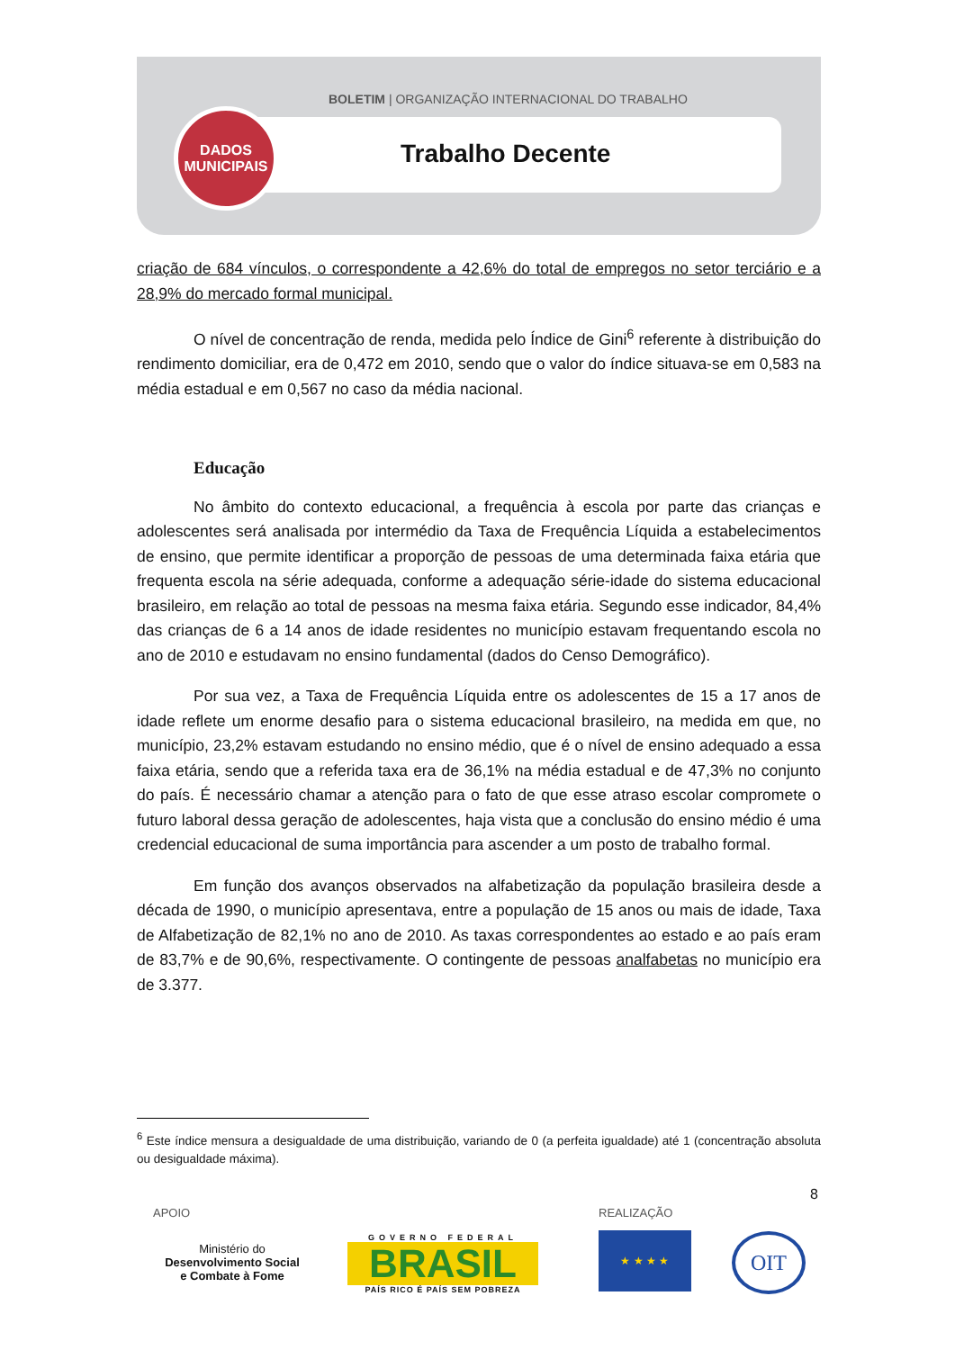BOLETIM | ORGANIZAÇÃO INTERNACIONAL DO TRABALHO
DADOS
MUNICIPAIS
Trabalho Decente
criação de 684 vínculos, o correspondente a 42,6% do total de empregos no setor terciário e a 28,9% do mercado formal municipal.
O nível de concentração de renda, medida pelo Índice de Gini<sup>6</sup> referente à distribuição do rendimento domiciliar, era de 0,472 em 2010, sendo que o valor do índice situava-se em 0,583 na média estadual e em 0,567 no caso da média nacional.
Educação
No âmbito do contexto educacional, a frequência à escola por parte das crianças e adolescentes será analisada por intermédio da Taxa de Frequência Líquida a estabelecimentos de ensino, que permite identificar a proporção de pessoas de uma determinada faixa etária que frequenta escola na série adequada, conforme a adequação série-idade do sistema educacional brasileiro, em relação ao total de pessoas na mesma faixa etária. Segundo esse indicador, 84,4% das crianças de 6 a 14 anos de idade residentes no município estavam frequentando escola no ano de 2010 e estudavam no ensino fundamental (dados do Censo Demográfico).
Por sua vez, a Taxa de Frequência Líquida entre os adolescentes de 15 a 17 anos de idade reflete um enorme desafio para o sistema educacional brasileiro, na medida em que, no município, 23,2% estavam estudando no ensino médio, que é o nível de ensino adequado a essa faixa etária, sendo que a referida taxa era de 36,1% na média estadual e de 47,3% no conjunto do país. É necessário chamar a atenção para o fato de que esse atraso escolar compromete o futuro laboral dessa geração de adolescentes, haja vista que a conclusão do ensino médio é uma credencial educacional de suma importância para ascender a um posto de trabalho formal.
Em função dos avanços observados na alfabetização da população brasileira desde a década de 1990, o município apresentava, entre a população de 15 anos ou mais de idade, Taxa de Alfabetização de 82,1% no ano de 2010. As taxas correspondentes ao estado e ao país eram de 83,7% e de 90,6%, respectivamente. O contingente de pessoas analfabetas no município era de 3.377.
<sup>6</sup> Este índice mensura a desigualdade de uma distribuição, variando de 0 (a perfeita igualdade) até 1 (concentração absoluta ou desigualdade máxima).
8
APOIO REALIZAÇÃO
Ministério do
Desenvolvimento Social
e Combate à Fome
GOVERNO FEDERAL
BRASIL
PAÍS RICO É PAÍS SEM POBREZA
★ ★ ★ ★ OIT